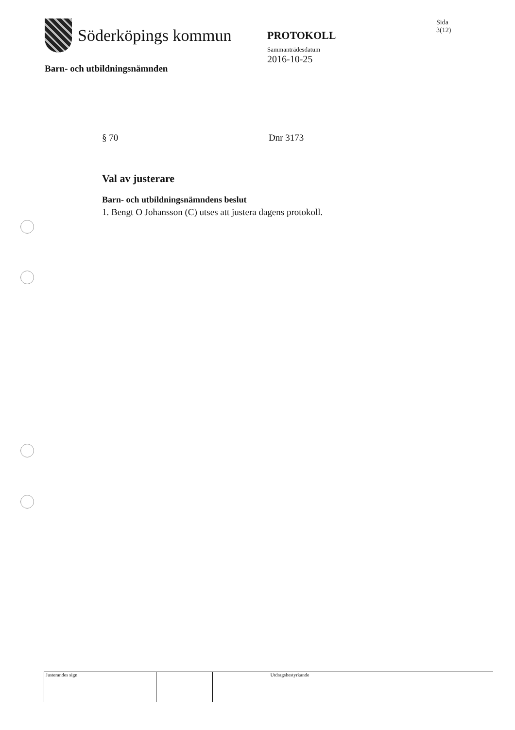Söderköpings kommun
Barn- och utbildningsnämnden
PROTOKOLL
Sammanträdesdatum
2016-10-25
Sida
3(12)
§ 70 Dnr 3173
Val av justerare
Barn- och utbildningsnämndens beslut
1. Bengt O Johansson (C) utses att justera dagens protokoll.
Justerandes sign Utdragsbestyrkande